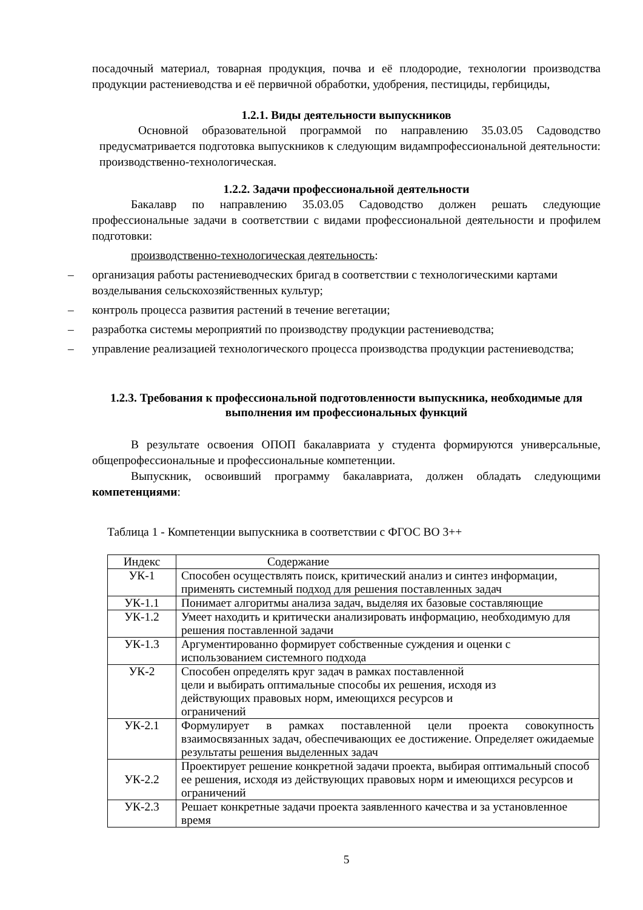посадочный материал, товарная продукция, почва и её плодородие, технологии производства продукции растениеводства и её первичной обработки, удобрения, пестициды, гербициды,
1.2.1. Виды деятельности выпускников
Основной образовательной программой по направлению 35.03.05 Садоводство предусматривается подготовка выпускников к следующим видампрофессиональной деятельности: производственно-технологическая.
1.2.2. Задачи профессиональной деятельности
Бакалавр по направлению 35.03.05 Садоводство должен решать следующие профессиональные задачи в соответствии с видами профессиональной деятельности и профилем подготовки:
производственно-технологическая деятельность:
– организация работы растениеводческих бригад в соответствии с технологическими картами возделывания сельскохозяйственных культур;
– контроль процесса развития растений в течение вегетации;
– разработка системы мероприятий по производству продукции растениеводства;
– управление реализацией технологического процесса производства продукции растениеводства;
1.2.3. Требования к профессиональной подготовленности выпускника, необходимые для выполнения им профессиональных функций
В результате освоения ОПОП бакалавриата у студента формируются универсальные, общепрофессиональные и профессиональные компетенции.
Выпускник, освоивший программу бакалавриата, должен обладать следующими компетенциями:
Таблица 1 - Компетенции выпускника в соответствии с ФГОС ВО 3++
| Индекс | Содержание |
| УК-1 | Способен осуществлять поиск, критический анализ и синтез информации, применять системный подход для решения поставленных задач |
| УК-1.1 | Понимает алгоритмы анализа задач, выделяя их базовые составляющие |
| УК-1.2 | Умеет находить и критически анализировать информацию, необходимую для решения поставленной задачи |
| УК-1.3 | Аргументированно формирует собственные суждения и оценки с использованием системного подхода |
| УК-2 | Способен определять круг задач в рамках поставленной цели и выбирать оптимальные способы их решения, исходя из действующих правовых норм, имеющихся ресурсов и ограничений |
| УК-2.1 | Формулирует в рамках поставленной цели проекта совокупность взаимосвязанных задач, обеспечивающих ее достижение. Определяет ожидаемые результаты решения выделенных задач |
| УК-2.2 | Проектирует решение конкретной задачи проекта, выбирая оптимальный способ ее решения, исходя из действующих правовых норм и имеющихся ресурсов и ограничений |
| УК-2.3 | Решает конкретные задачи проекта заявленного качества и за установленное время |
5